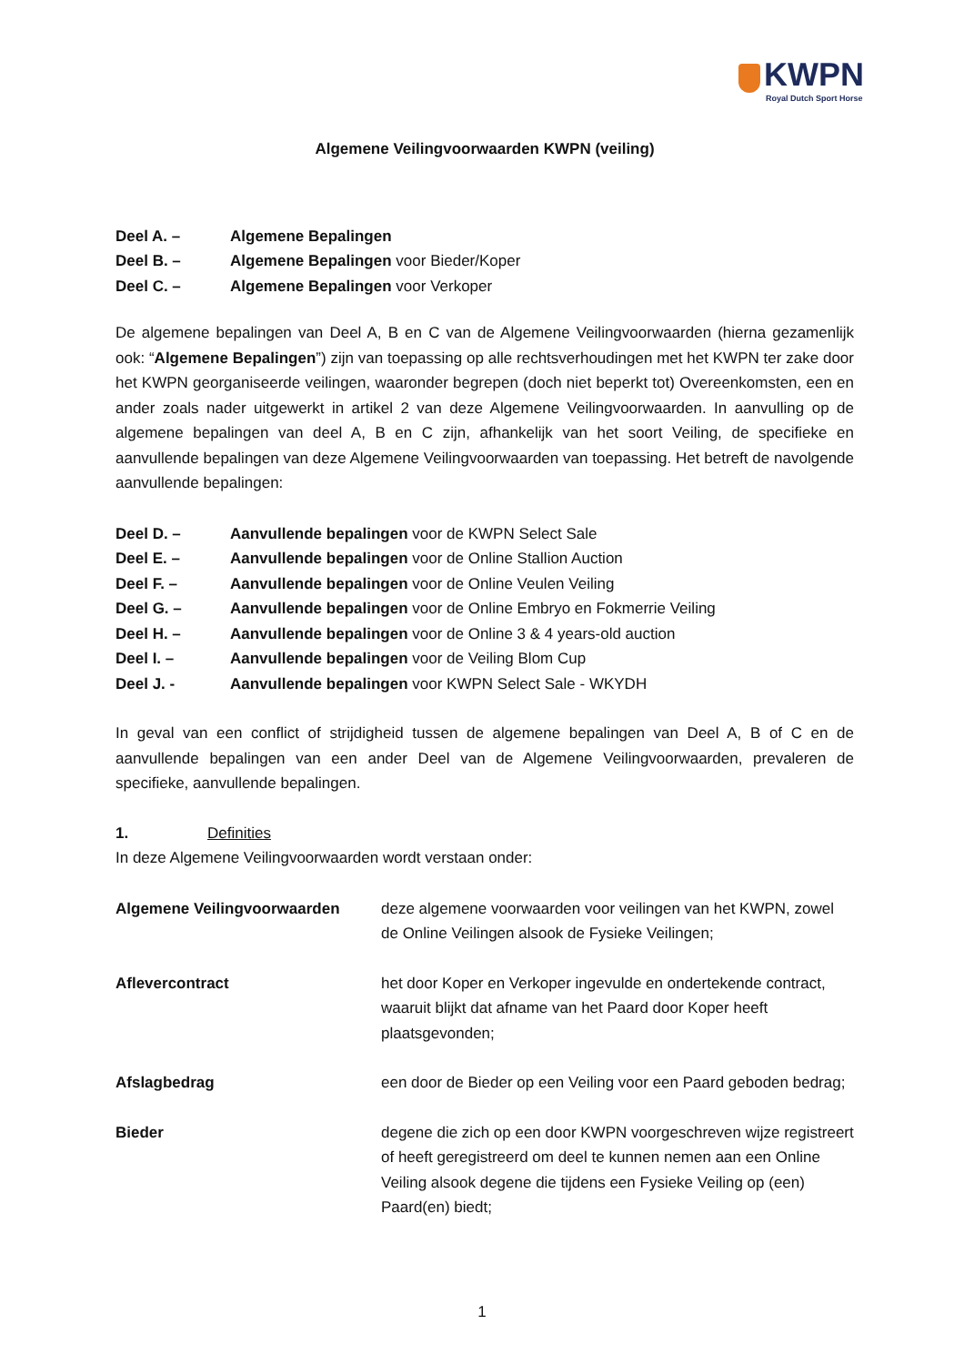KWPN
Royal Dutch Sport Horse
Algemene Veilingvoorwaarden KWPN (veiling)
Deel A. – Algemene Bepalingen
Deel B. – Algemene Bepalingen voor Bieder/Koper
Deel C. – Algemene Bepalingen voor Verkoper
De algemene bepalingen van Deel A, B en C van de Algemene Veilingvoorwaarden (hierna gezamenlijk ook: “Algemene Bepalingen”) zijn van toepassing op alle rechtsverhoudingen met het KWPN ter zake door het KWPN georganiseerde veilingen, waaronder begrepen (doch niet beperkt tot) Overeenkomsten, een en ander zoals nader uitgewerkt in artikel 2 van deze Algemene Veilingvoorwaarden. In aanvulling op de algemene bepalingen van deel A, B en C zijn, afhankelijk van het soort Veiling, de specifieke en aanvullende bepalingen van deze Algemene Veilingvoorwaarden van toepassing. Het betreft de navolgende aanvullende bepalingen:
Deel D. – Aanvullende bepalingen voor de KWPN Select Sale
Deel E. – Aanvullende bepalingen voor de Online Stallion Auction
Deel F. – Aanvullende bepalingen voor de Online Veulen Veiling
Deel G. – Aanvullende bepalingen voor de Online Embryo en Fokmerrie Veiling
Deel H. – Aanvullende bepalingen voor de Online 3 & 4 years-old auction
Deel I. – Aanvullende bepalingen voor de Veiling Blom Cup
Deel J. - Aanvullende bepalingen voor KWPN Select Sale - WKYDH
In geval van een conflict of strijdigheid tussen de algemene bepalingen van Deel A, B of C en de aanvullende bepalingen van een ander Deel van de Algemene Veilingvoorwaarden, prevaleren de specifieke, aanvullende bepalingen.
1. Definities
In deze Algemene Veilingvoorwaarden wordt verstaan onder:
Algemene Veilingvoorwaarden deze algemene voorwaarden voor veilingen van het KWPN, zowel de Online Veilingen alsook de Fysieke Veilingen;
Aflevercontract het door Koper en Verkoper ingevulde en ondertekende contract, waaruit blijkt dat afname van het Paard door Koper heeft plaatsgevonden;
Afslagbedrag een door de Bieder op een Veiling voor een Paard geboden bedrag;
Bieder degene die zich op een door KWPN voorgeschreven wijze registreert of heeft geregistreerd om deel te kunnen nemen aan een Online Veiling alsook degene die tijdens een Fysieke Veiling op (een) Paard(en) biedt;
1